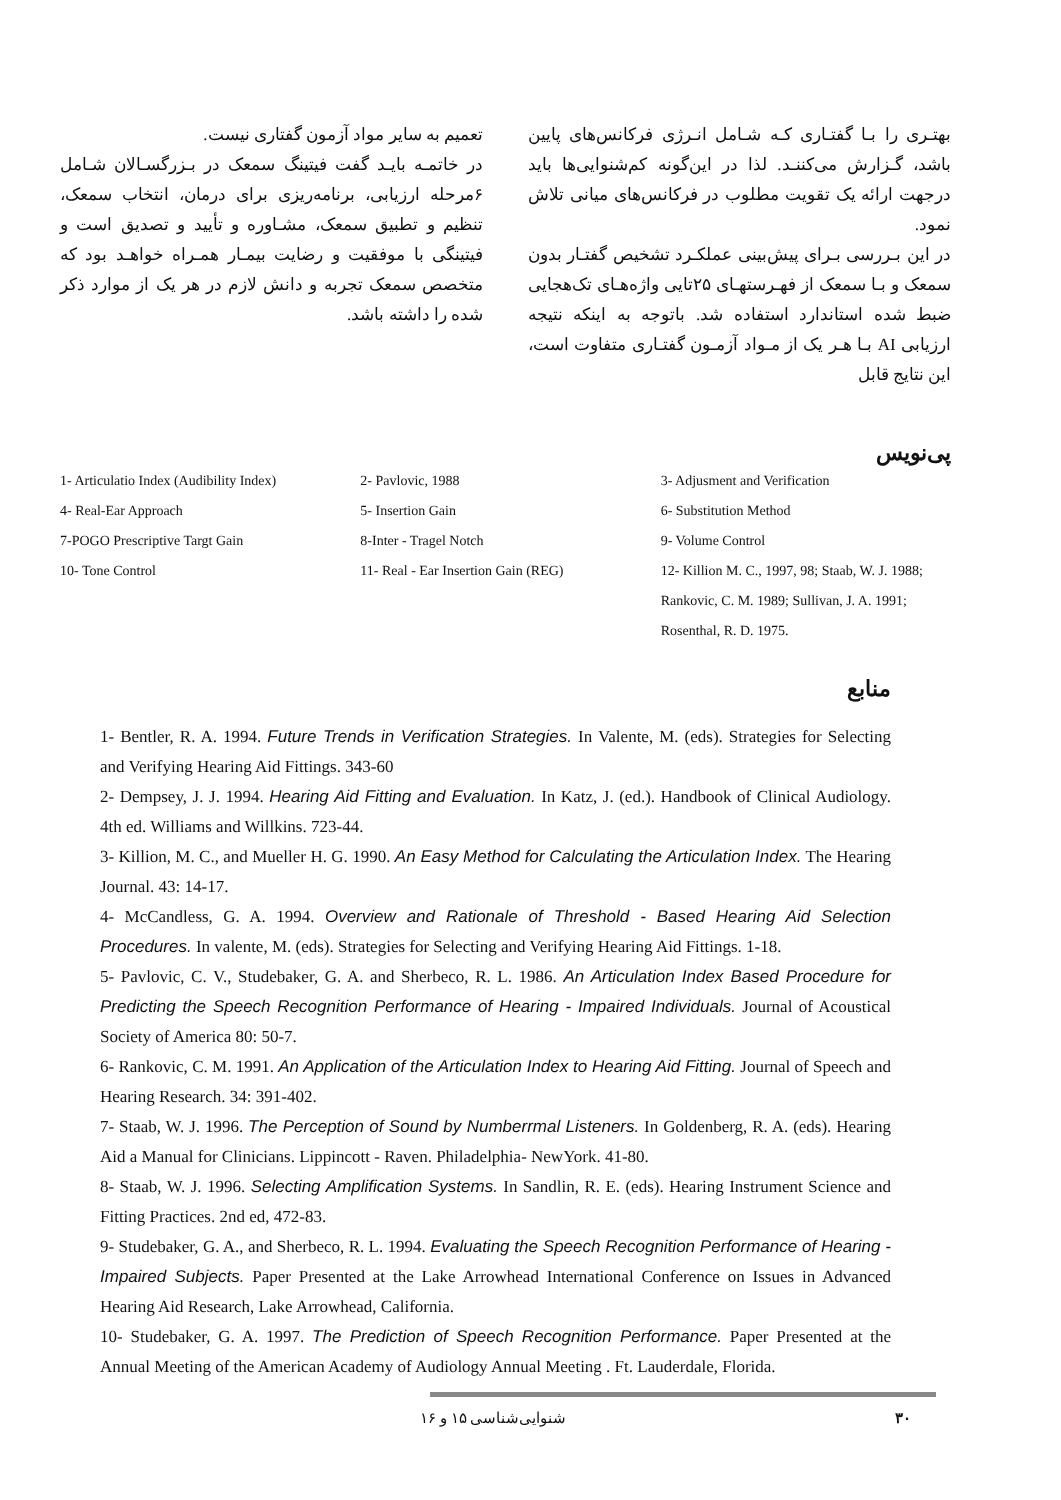بهتـری را بـا گفتـاری کـه شـامل انـرژی فرکانس‌های پایین باشد، گـزارش می‌کننـد. لذا در این‌گونه کم‌شنوایی‌ها باید درجهت ارائه یک تقویت مطلوب در فرکانس‌های میانی تلاش نمود.
در این بـررسی بـرای پیش‌بینی عملکـرد تشخیص گفتـار بدون سمعک و بـا سمعک از فهـرستهـای ۲۵تایی واژه‌هـای تک‌هجایی ضبط شده استاندارد استفاده شد. باتوجه به اینکه نتیجه ارزیابی AI بـا هـر یک از مـواد آزمـون گفتـاری متفاوت است، این نتایج قابل
تعمیم به سایر مواد آزمون گفتاری نیست.
در خاتمـه بایـد گفت فیتینگ سمعک در بـزرگسـالان شـامل ۶مرحله ارزیابی، برنامه‌ریزی برای درمان، انتخاب سمعک، تنظیم و تطبیق سمعک، مشـاوره و تأیید و تصدیق است و فیتینگی با موفقیت و رضایت بیمـار همـراه خواهـد بود که متخصص سمعک تجربه و دانش لازم در هر یک از موارد ذکر شده را داشته باشد.
پی‌نویس
1- Articulatio Index (Audibility Index)
4- Real-Ear Approach
7-POGO Prescriptive Targt Gain
10- Tone Control
2- Pavlovic, 1988
5- Insertion Gain
8-Inter - Tragel Notch
11- Real - Ear Insertion Gain (REG)
3- Adjusment and Verification
6- Substitution Method
9- Volume Control
12- Killion M. C., 1997, 98; Staab, W. J. 1988; Rankovic, C. M. 1989; Sullivan, J. A. 1991; Rosenthal, R. D. 1975.
منابع
1- Bentler, R. A. 1994. Future Trends in Verification Strategies. In Valente, M. (eds). Strategies for Selecting and Verifying Hearing Aid Fittings. 343-60
2- Dempsey, J. J. 1994. Hearing Aid Fitting and Evaluation. In Katz, J. (ed.). Handbook of Clinical Audiology. 4th ed. Williams and Willkins. 723-44.
3- Killion, M. C., and Mueller H. G. 1990. An Easy Method for Calculating the Articulation Index. The Hearing Journal. 43: 14-17.
4- McCandless, G. A. 1994. Overview and Rationale of Threshold - Based Hearing Aid Selection Procedures. In valente, M. (eds). Strategies for Selecting and Verifying Hearing Aid Fittings. 1-18.
5- Pavlovic, C. V., Studebaker, G. A. and Sherbeco, R. L. 1986. An Articulation Index Based Procedure for Predicting the Speech Recognition Performance of Hearing - Impaired Individuals. Journal of Acoustical Society of America 80: 50-7.
6- Rankovic, C. M. 1991. An Application of the Articulation Index to Hearing Aid Fitting. Journal of Speech and Hearing Research. 34: 391-402.
7- Staab, W. J. 1996. The Perception of Sound by Numberrmal Listeners. In Goldenberg, R. A. (eds). Hearing Aid a Manual for Clinicians. Lippincott - Raven. Philadelphia- NewYork. 41-80.
8- Staab, W. J. 1996. Selecting Amplification Systems. In Sandlin, R. E. (eds). Hearing Instrument Science and Fitting Practices. 2nd ed, 472-83.
9- Studebaker, G. A., and Sherbeco, R. L. 1994. Evaluating the Speech Recognition Performance of Hearing - Impaired Subjects. Paper Presented at the Lake Arrowhead International Conference on Issues in Advanced Hearing Aid Research, Lake Arrowhead, California.
10- Studebaker, G. A. 1997. The Prediction of Speech Recognition Performance. Paper Presented at the Annual Meeting of the American Academy of Audiology Annual Meeting . Ft. Lauderdale, Florida.
۳۰ شنوایی‌شناسی ۱۵ و ۱۶